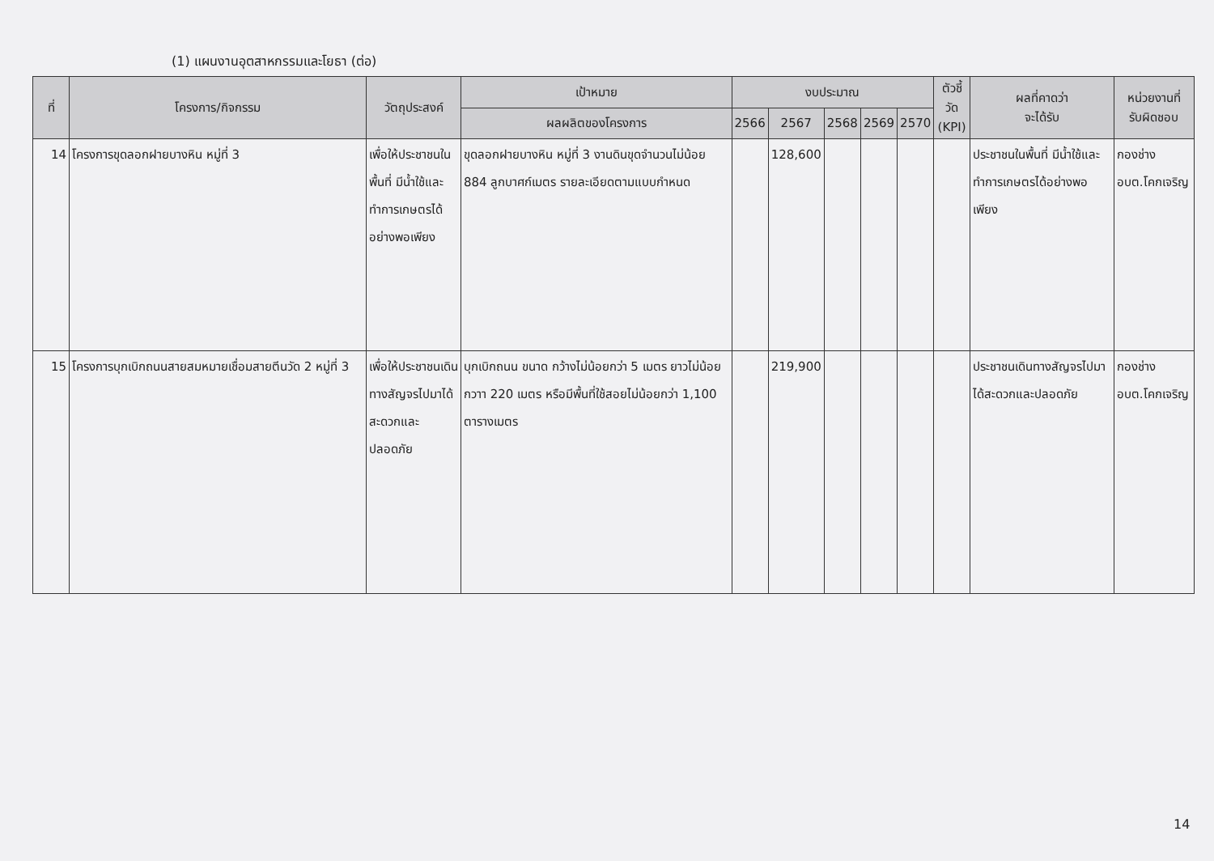(1) แผนงานอุตสาหกรรมและโยธา (ต่อ)
| ที่ | โครงการ/กิจกรรม | วัตถุประสงค์ | เป้าหมาย | งบประมาณ | | | | | ตัวชี้วัด (KPI) | ผลที่คาดว่า จะได้รับ | หน่วยงานที่ รับผิดชอบ |
| --- | --- | --- | --- | --- | --- | --- | --- | --- | --- | --- | --- |
| | | | ผลผลิตของโครงการ | 2566 | 2567 | 2568 | 2569 | 2570 | | | |
| 14 | โครงการขุดลอกฝายบางหิน หมู่ที่ 3 | เพื่อให้ประชาชนในพื้นที่ มีน้ำใช้และทำการเกษตรได้อย่างพอเพียง | ขุดลอกฝายบางหิน หมู่ที่ 3 งานดินขุดจำนวนไม่น้อย 884 ลูกบาศก์เมตร รายละเอียดตามแบบกำหนด | | 128,600 | | | | | ประชาชนในพื้นที่ มีน้ำใช้และทำการเกษตรได้อย่างพอเพียง | กองช่าง อบต.โคกเจริญ |
| 15 | โครงการบุกเบิกถนนสายสมหมายเชื่อมสายตีนวัด 2 หมู่ที่ 3 | เพื่อให้ประชาชนเดินทางสัญจรไปมาได้สะดวกและปลอดภัย | บุกเบิกถนน ขนาด กว้างไม่น้อยกว่า 5 เมตร ยาวไม่น้อยกวาา 220 เมตร หรือมีพื้นที่ใช้สอยไม่น้อยกว่า 1,100 ตารางเมตร | | 219,900 | | | | | ประชาชนเดินทางสัญจรไปมาได้สะดวกและปลอดภัย | กองช่าง อบต.โคกเจริญ |
14